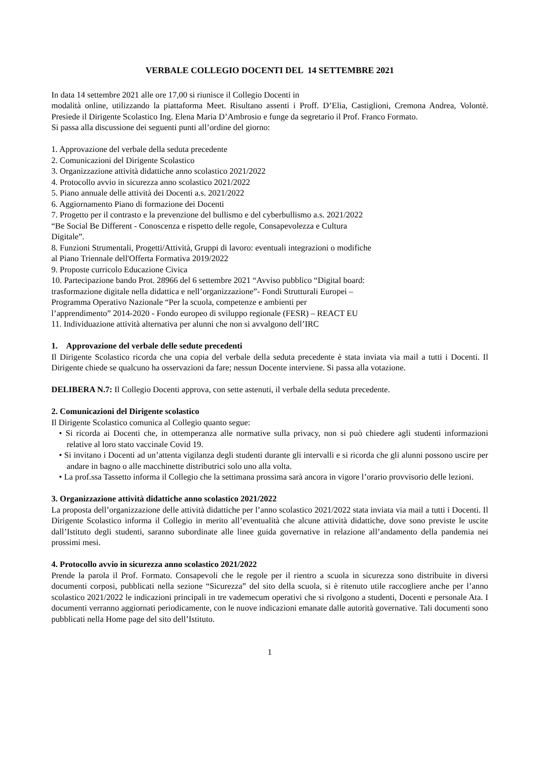VERBALE COLLEGIO DOCENTI DEL 14 SETTEMBRE 2021
In data 14 settembre 2021 alle ore 17,00 si riunisce il Collegio Docenti in
modalità online, utilizzando la piattaforma Meet. Risultano assenti i Proff. D’Elia, Castiglioni, Cremona Andrea, Volontè. Presiede il Dirigente Scolastico Ing. Elena Maria D’Ambrosio e funge da segretario il Prof. Franco Formato.
Si passa alla discussione dei seguenti punti all’ordine del giorno:
1. Approvazione del verbale della seduta precedente
2. Comunicazioni del Dirigente Scolastico
3. Organizzazione attività didattiche anno scolastico 2021/2022
4. Protocollo avvio in sicurezza anno scolastico 2021/2022
5. Piano annuale delle attività dei Docenti a.s. 2021/2022
6. Aggiornamento Piano di formazione dei Docenti
7. Progetto per il contrasto e la prevenzione del bullismo e del cyberbullismo a.s. 2021/2022
“Be Social Be Different - Conoscenza e rispetto delle regole, Consapevolezza e Cultura
Digitale”.
8. Funzioni Strumentali, Progetti/Attività, Gruppi di lavoro: eventuali integrazioni o modifiche
al Piano Triennale dell'Offerta Formativa 2019/2022
9. Proposte curricolo Educazione Civica
10. Partecipazione bando Prot. 28966 del 6 settembre 2021 “Avviso pubblico “Digital board:
trasformazione digitale nella didattica e nell’organizzazione”- Fondi Strutturali Europei –
Programma Operativo Nazionale “Per la scuola, competenze e ambienti per
l’apprendimento” 2014-2020 - Fondo europeo di sviluppo regionale (FESR) – REACT EU
11. Individuazione attività alternativa per alunni che non si avvalgono dell’IRC
1. Approvazione del verbale delle sedute precedenti
Il Dirigente Scolastico ricorda che una copia del verbale della seduta precedente è stata inviata via mail a tutti i Docenti. Il Dirigente chiede se qualcuno ha osservazioni da fare; nessun Docente interviene. Si passa alla votazione.
DELIBERA N.7: Il Collegio Docenti approva, con sette astenuti, il verbale della seduta precedente.
2. Comunicazioni del Dirigente scolastico
Il Dirigente Scolastico comunica al Collegio quanto segue:
• Si ricorda ai Docenti che, in ottemperanza alle normative sulla privacy, non si può chiedere agli studenti informazioni relative al loro stato vaccinale Covid 19.
• Si invitano i Docenti ad un’attenta vigilanza degli studenti durante gli intervalli e si ricorda che gli alunni possono uscire per andare in bagno o alle macchinette distributrici solo uno alla volta.
• La prof.ssa Tassetto informa il Collegio che la settimana prossima sarà ancora in vigore l’orario provvisorio delle lezioni.
3. Organizzazione attività didattiche anno scolastico 2021/2022
La proposta dell’organizzazione delle attività didattiche per l’anno scolastico 2021/2022 stata inviata via mail a tutti i Docenti. Il Dirigente Scolastico informa il Collegio in merito all’eventualità che alcune attività didattiche, dove sono previste le uscite dall’Istituto degli studenti, saranno subordinate alle linee guida governative in relazione all’andamento della pandemia nei prossimi mesi.
4. Protocollo avvio in sicurezza anno scolastico 2021/2022
Prende la parola il Prof. Formato. Consapevoli che le regole per il rientro a scuola in sicurezza sono distribuite in diversi documenti corposi, pubblicati nella sezione “Sicurezza” del sito della scuola, si è ritenuto utile raccogliere anche per l’anno scolastico 2021/2022 le indicazioni principali in tre vademecum operativi che si rivolgono a studenti, Docenti e personale Ata. I documenti verranno aggiornati periodicamente, con le nuove indicazioni emanate dalle autorità governative. Tali documenti sono pubblicati nella Home page del sito dell’Istituto.
1